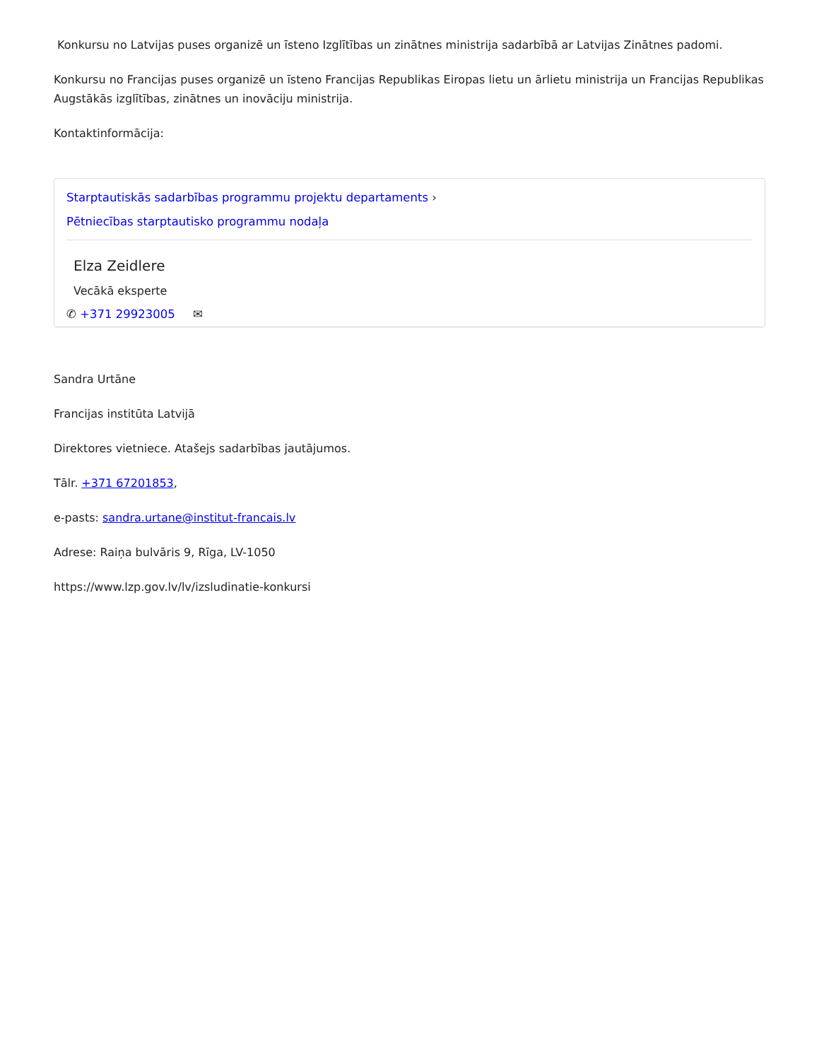Konkursu no Latvijas puses organizē un īsteno Izglītības un zinātnes ministrija sadarbībā ar Latvijas Zinātnes padomi.
Konkursu no Francijas puses organizē un īsteno Francijas Republikas Eiropas lietu un ārlietu ministrija un Francijas Republikas Augstākās izglītības, zinātnes un inovāciju ministrija.
Kontaktinformācija:
Starptautiskās sadarbības programmu projektu departaments ›
Pētniecības starptautisko programmu nodaļa
Elza Zeidlere
Vecākā eksperte
✆ +371 29923005 ✉
Sandra Urtāne
Francijas institūta Latvijā
Direktores vietniece. Atašejs sadarbības jautājumos.
Tālr. +371 67201853,
e-pasts: sandra.urtane@institut-francais.lv
Adrese: Raiņa bulvāris 9, Rīga, LV-1050
https://www.lzp.gov.lv/lv/izsludinatie-konkursi